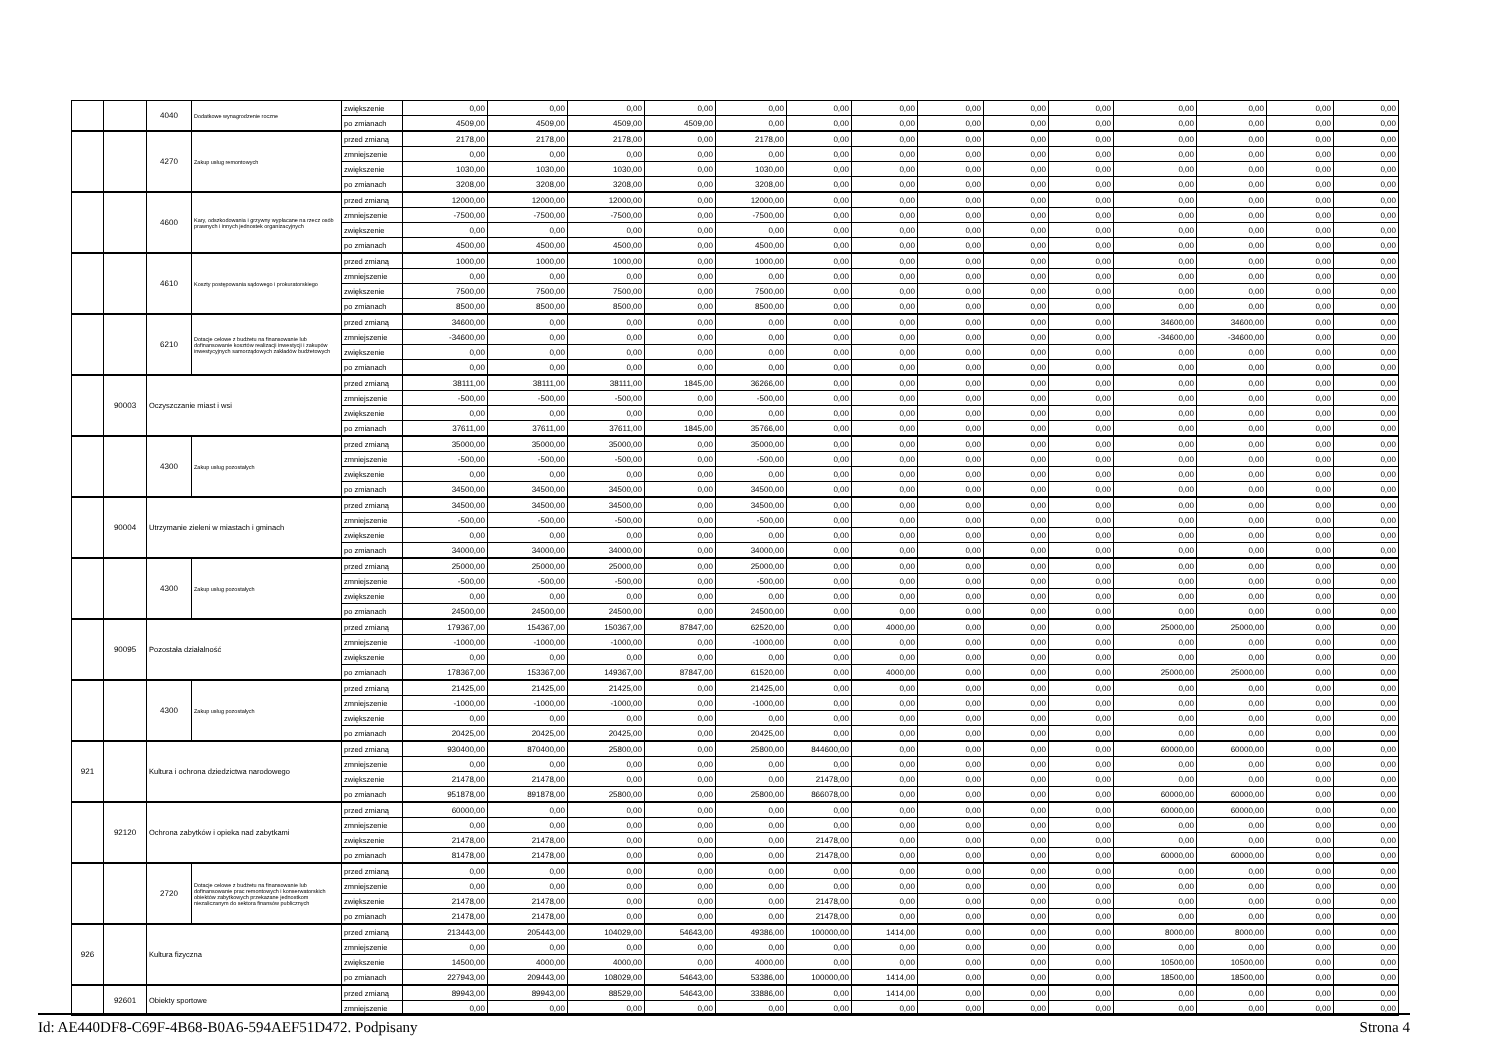| | | 4040 | Dodatkowe wynagrodzenie roczne | zwiększenie | 0,00 | 0,00 | 0,00 | 0,00 | 0,00 | 0,00 | 0,00 | 0,00 | 0,00 | 0,00 | 0,00 | 0,00 | 0,00 | 0,00 |
| | | | | po zmianach | 4509,00 | 4509,00 | 4509,00 | 4509,00 | 0,00 | 0,00 | 0,00 | 0,00 | 0,00 | 0,00 | 0,00 | 0,00 | 0,00 | 0,00 |
| | | 4270 | Zakup usług remontowych | przed zmianą | 2178,00 | 2178,00 | 2178,00 | 0,00 | 2178,00 | 0,00 | 0,00 | 0,00 | 0,00 | 0,00 | 0,00 | 0,00 | 0,00 | 0,00 |
| | | | | zmniejszenie | 0,00 | 0,00 | 0,00 | 0,00 | 0,00 | 0,00 | 0,00 | 0,00 | 0,00 | 0,00 | 0,00 | 0,00 | 0,00 | 0,00 |
| | | | | zwiększenie | 1030,00 | 1030,00 | 1030,00 | 0,00 | 1030,00 | 0,00 | 0,00 | 0,00 | 0,00 | 0,00 | 0,00 | 0,00 | 0,00 | 0,00 |
| | | | | po zmianach | 3208,00 | 3208,00 | 3208,00 | 0,00 | 3208,00 | 0,00 | 0,00 | 0,00 | 0,00 | 0,00 | 0,00 | 0,00 | 0,00 | 0,00 |
| | | 4600 | Kary, odszkodowania i grzywny wypłacane na rzecz osób prawnych i innych jednostek organizacyjnych | przed zmianą | 12000,00 | 12000,00 | 12000,00 | 0,00 | 12000,00 | 0,00 | 0,00 | 0,00 | 0,00 | 0,00 | 0,00 | 0,00 | 0,00 | 0,00 |
| | | | | zmniejszenie | -7500,00 | -7500,00 | -7500,00 | 0,00 | -7500,00 | 0,00 | 0,00 | 0,00 | 0,00 | 0,00 | 0,00 | 0,00 | 0,00 | 0,00 |
| | | | | zwiększenie | 0,00 | 0,00 | 0,00 | 0,00 | 0,00 | 0,00 | 0,00 | 0,00 | 0,00 | 0,00 | 0,00 | 0,00 | 0,00 | 0,00 |
| | | | | po zmianach | 4500,00 | 4500,00 | 4500,00 | 0,00 | 4500,00 | 0,00 | 0,00 | 0,00 | 0,00 | 0,00 | 0,00 | 0,00 | 0,00 | 0,00 |
| | | 4610 | Koszty postępowania sądowego i prokuratorskiego | przed zmianą | 1000,00 | 1000,00 | 1000,00 | 0,00 | 1000,00 | 0,00 | 0,00 | 0,00 | 0,00 | 0,00 | 0,00 | 0,00 | 0,00 | 0,00 |
| | | | | zmniejszenie | 0,00 | 0,00 | 0,00 | 0,00 | 0,00 | 0,00 | 0,00 | 0,00 | 0,00 | 0,00 | 0,00 | 0,00 | 0,00 | 0,00 |
| | | | | zwiększenie | 7500,00 | 7500,00 | 7500,00 | 0,00 | 7500,00 | 0,00 | 0,00 | 0,00 | 0,00 | 0,00 | 0,00 | 0,00 | 0,00 | 0,00 |
| | | | | po zmianach | 8500,00 | 8500,00 | 8500,00 | 0,00 | 8500,00 | 0,00 | 0,00 | 0,00 | 0,00 | 0,00 | 0,00 | 0,00 | 0,00 | 0,00 |
| | | 6210 | Dotacje celowe z budżetu na finansowanie lub dofinansowanie kosztów realizacji inwestycji i zakupów inwestycyjnych samorządowych zakładów budżetowych | przed zmianą | 34600,00 | 0,00 | 0,00 | 0,00 | 0,00 | 0,00 | 0,00 | 0,00 | 0,00 | 0,00 | 34600,00 | 34600,00 | 0,00 | 0,00 |
| | | | | zmniejszenie | -34600,00 | 0,00 | 0,00 | 0,00 | 0,00 | 0,00 | 0,00 | 0,00 | 0,00 | 0,00 | -34600,00 | -34600,00 | 0,00 | 0,00 |
| | | | | zwiększenie | 0,00 | 0,00 | 0,00 | 0,00 | 0,00 | 0,00 | 0,00 | 0,00 | 0,00 | 0,00 | 0,00 | 0,00 | 0,00 | 0,00 |
| | | | | po zmianach | 0,00 | 0,00 | 0,00 | 0,00 | 0,00 | 0,00 | 0,00 | 0,00 | 0,00 | 0,00 | 0,00 | 0,00 | 0,00 | 0,00 |
| | 90003 | Oczyszczanie miast i wsi | | przed zmianą | 38111,00 | 38111,00 | 38111,00 | 1845,00 | 36266,00 | 0,00 | 0,00 | 0,00 | 0,00 | 0,00 | 0,00 | 0,00 | 0,00 | 0,00 |
| | | | | zmniejszenie | -500,00 | -500,00 | -500,00 | 0,00 | -500,00 | 0,00 | 0,00 | 0,00 | 0,00 | 0,00 | 0,00 | 0,00 | 0,00 | 0,00 |
| | | | | zwiększenie | 0,00 | 0,00 | 0,00 | 0,00 | 0,00 | 0,00 | 0,00 | 0,00 | 0,00 | 0,00 | 0,00 | 0,00 | 0,00 | 0,00 |
| | | | | po zmianach | 37611,00 | 37611,00 | 37611,00 | 1845,00 | 35766,00 | 0,00 | 0,00 | 0,00 | 0,00 | 0,00 | 0,00 | 0,00 | 0,00 | 0,00 |
| | | 4300 | Zakup usług pozostałych | przed zmianą | 35000,00 | 35000,00 | 35000,00 | 0,00 | 35000,00 | 0,00 | 0,00 | 0,00 | 0,00 | 0,00 | 0,00 | 0,00 | 0,00 | 0,00 |
| | | | | zmniejszenie | -500,00 | -500,00 | -500,00 | 0,00 | -500,00 | 0,00 | 0,00 | 0,00 | 0,00 | 0,00 | 0,00 | 0,00 | 0,00 | 0,00 |
| | | | | zwiększenie | 0,00 | 0,00 | 0,00 | 0,00 | 0,00 | 0,00 | 0,00 | 0,00 | 0,00 | 0,00 | 0,00 | 0,00 | 0,00 | 0,00 |
| | | | | po zmianach | 34500,00 | 34500,00 | 34500,00 | 0,00 | 34500,00 | 0,00 | 0,00 | 0,00 | 0,00 | 0,00 | 0,00 | 0,00 | 0,00 | 0,00 |
| | 90004 | Utrzymanie zieleni w miastach i gminach | | przed zmianą | 34500,00 | 34500,00 | 34500,00 | 0,00 | 34500,00 | 0,00 | 0,00 | 0,00 | 0,00 | 0,00 | 0,00 | 0,00 | 0,00 | 0,00 |
| | | | | zmniejszenie | -500,00 | -500,00 | -500,00 | 0,00 | -500,00 | 0,00 | 0,00 | 0,00 | 0,00 | 0,00 | 0,00 | 0,00 | 0,00 | 0,00 |
| | | | | zwiększenie | 0,00 | 0,00 | 0,00 | 0,00 | 0,00 | 0,00 | 0,00 | 0,00 | 0,00 | 0,00 | 0,00 | 0,00 | 0,00 | 0,00 |
| | | | | po zmianach | 34000,00 | 34000,00 | 34000,00 | 0,00 | 34000,00 | 0,00 | 0,00 | 0,00 | 0,00 | 0,00 | 0,00 | 0,00 | 0,00 | 0,00 |
| | | 4300 | Zakup usług pozostałych | przed zmianą | 25000,00 | 25000,00 | 25000,00 | 0,00 | 25000,00 | 0,00 | 0,00 | 0,00 | 0,00 | 0,00 | 0,00 | 0,00 | 0,00 | 0,00 |
| | | | | zmniejszenie | -500,00 | -500,00 | -500,00 | 0,00 | -500,00 | 0,00 | 0,00 | 0,00 | 0,00 | 0,00 | 0,00 | 0,00 | 0,00 | 0,00 |
| | | | | zwiększenie | 0,00 | 0,00 | 0,00 | 0,00 | 0,00 | 0,00 | 0,00 | 0,00 | 0,00 | 0,00 | 0,00 | 0,00 | 0,00 | 0,00 |
| | | | | po zmianach | 24500,00 | 24500,00 | 24500,00 | 0,00 | 24500,00 | 0,00 | 0,00 | 0,00 | 0,00 | 0,00 | 0,00 | 0,00 | 0,00 | 0,00 |
| | 90095 | Pozostała działalność | | przed zmianą | 179367,00 | 154367,00 | 150367,00 | 87847,00 | 62520,00 | 0,00 | 4000,00 | 0,00 | 0,00 | 0,00 | 25000,00 | 25000,00 | 0,00 | 0,00 |
| | | | | zmniejszenie | -1000,00 | -1000,00 | -1000,00 | 0,00 | -1000,00 | 0,00 | 0,00 | 0,00 | 0,00 | 0,00 | 0,00 | 0,00 | 0,00 | 0,00 |
| | | | | zwiększenie | 0,00 | 0,00 | 0,00 | 0,00 | 0,00 | 0,00 | 0,00 | 0,00 | 0,00 | 0,00 | 0,00 | 0,00 | 0,00 | 0,00 |
| | | | | po zmianach | 178367,00 | 153367,00 | 149367,00 | 87847,00 | 61520,00 | 0,00 | 4000,00 | 0,00 | 0,00 | 0,00 | 25000,00 | 25000,00 | 0,00 | 0,00 |
| | | 4300 | Zakup usług pozostałych | przed zmianą | 21425,00 | 21425,00 | 21425,00 | 0,00 | 21425,00 | 0,00 | 0,00 | 0,00 | 0,00 | 0,00 | 0,00 | 0,00 | 0,00 | 0,00 |
| | | | | zmniejszenie | -1000,00 | -1000,00 | -1000,00 | 0,00 | -1000,00 | 0,00 | 0,00 | 0,00 | 0,00 | 0,00 | 0,00 | 0,00 | 0,00 | 0,00 |
| | | | | zwiększenie | 0,00 | 0,00 | 0,00 | 0,00 | 0,00 | 0,00 | 0,00 | 0,00 | 0,00 | 0,00 | 0,00 | 0,00 | 0,00 | 0,00 |
| | | | | po zmianach | 20425,00 | 20425,00 | 20425,00 | 0,00 | 20425,00 | 0,00 | 0,00 | 0,00 | 0,00 | 0,00 | 0,00 | 0,00 | 0,00 | 0,00 |
| 921 | | Kultura i ochrona dziedzictwa narodowego | | przed zmianą | 930400,00 | 870400,00 | 25800,00 | 0,00 | 25800,00 | 844600,00 | 0,00 | 0,00 | 0,00 | 0,00 | 60000,00 | 60000,00 | 0,00 | 0,00 |
| | | | | zmniejszenie | 0,00 | 0,00 | 0,00 | 0,00 | 0,00 | 0,00 | 0,00 | 0,00 | 0,00 | 0,00 | 0,00 | 0,00 | 0,00 | 0,00 |
| | | | | zwiększenie | 21478,00 | 21478,00 | 0,00 | 0,00 | 0,00 | 21478,00 | 0,00 | 0,00 | 0,00 | 0,00 | 0,00 | 0,00 | 0,00 | 0,00 |
| | | | | po zmianach | 951878,00 | 891878,00 | 25800,00 | 0,00 | 25800,00 | 866078,00 | 0,00 | 0,00 | 0,00 | 0,00 | 60000,00 | 60000,00 | 0,00 | 0,00 |
| | 92120 | Ochrona zabytków i opieka nad zabytkami | | przed zmianą | 60000,00 | 0,00 | 0,00 | 0,00 | 0,00 | 0,00 | 0,00 | 0,00 | 0,00 | 0,00 | 60000,00 | 60000,00 | 0,00 | 0,00 |
| | | | | zmniejszenie | 0,00 | 0,00 | 0,00 | 0,00 | 0,00 | 0,00 | 0,00 | 0,00 | 0,00 | 0,00 | 0,00 | 0,00 | 0,00 | 0,00 |
| | | | | zwiększenie | 21478,00 | 21478,00 | 0,00 | 0,00 | 0,00 | 21478,00 | 0,00 | 0,00 | 0,00 | 0,00 | 0,00 | 0,00 | 0,00 | 0,00 |
| | | | | po zmianach | 81478,00 | 21478,00 | 0,00 | 0,00 | 0,00 | 21478,00 | 0,00 | 0,00 | 0,00 | 0,00 | 60000,00 | 60000,00 | 0,00 | 0,00 |
| | | 2720 | Dotacje celowe z budżetu na finansowanie lub dofinansowanie prac remontowych i konserwatorskich obiektów zabytkowych przekazane jednostkom niezaliczanym do sektora finansów publicznych | przed zmianą | 0,00 | 0,00 | 0,00 | 0,00 | 0,00 | 0,00 | 0,00 | 0,00 | 0,00 | 0,00 | 0,00 | 0,00 | 0,00 | 0,00 |
| | | | | zmniejszenie | 0,00 | 0,00 | 0,00 | 0,00 | 0,00 | 0,00 | 0,00 | 0,00 | 0,00 | 0,00 | 0,00 | 0,00 | 0,00 | 0,00 |
| | | | | zwiększenie | 21478,00 | 21478,00 | 0,00 | 0,00 | 0,00 | 21478,00 | 0,00 | 0,00 | 0,00 | 0,00 | 0,00 | 0,00 | 0,00 | 0,00 |
| | | | | po zmianach | 21478,00 | 21478,00 | 0,00 | 0,00 | 0,00 | 21478,00 | 0,00 | 0,00 | 0,00 | 0,00 | 0,00 | 0,00 | 0,00 | 0,00 |
| 926 | | Kultura fizyczna | | przed zmianą | 213443,00 | 205443,00 | 104029,00 | 54643,00 | 49386,00 | 100000,00 | 1414,00 | 0,00 | 0,00 | 0,00 | 8000,00 | 8000,00 | 0,00 | 0,00 |
| | | | | zmniejszenie | 0,00 | 0,00 | 0,00 | 0,00 | 0,00 | 0,00 | 0,00 | 0,00 | 0,00 | 0,00 | 0,00 | 0,00 | 0,00 | 0,00 |
| | | | | zwiększenie | 14500,00 | 4000,00 | 4000,00 | 0,00 | 4000,00 | 0,00 | 0,00 | 0,00 | 0,00 | 0,00 | 10500,00 | 10500,00 | 0,00 | 0,00 |
| | | | | po zmianach | 227943,00 | 209443,00 | 108029,00 | 54643,00 | 53386,00 | 100000,00 | 1414,00 | 0,00 | 0,00 | 0,00 | 18500,00 | 18500,00 | 0,00 | 0,00 |
| | 92601 | Obiekty sportowe | | przed zmianą | 89943,00 | 89943,00 | 88529,00 | 54643,00 | 33886,00 | 0,00 | 1414,00 | 0,00 | 0,00 | 0,00 | 0,00 | 0,00 | 0,00 | 0,00 |
| | | | | zmniejszenie | 0,00 | 0,00 | 0,00 | 0,00 | 0,00 | 0,00 | 0,00 | 0,00 | 0,00 | 0,00 | 0,00 | 0,00 | 0,00 | 0,00 |
Id: AE440DF8-C69F-4B68-B0A6-594AEF51D472. Podpisany Strona 4